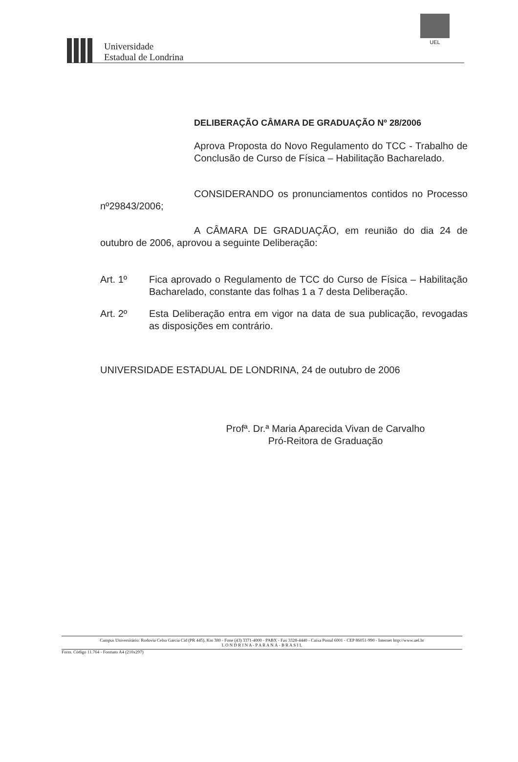Universidade
Estadual de Londrina
UEL
DELIBERAÇÃO CÂMARA DE GRADUAÇÃO Nº 28/2006
Aprova Proposta do Novo Regulamento do TCC - Trabalho de Conclusão de Curso de Física – Habilitação Bacharelado.
CONSIDERANDO os pronunciamentos contidos no Processo nº29843/2006;
A CÂMARA DE GRADUAÇÃO, em reunião do dia 24 de outubro de 2006, aprovou a seguinte Deliberação:
Art. 1º Fica aprovado o Regulamento de TCC do Curso de Física – Habilitação Bacharelado, constante das folhas 1 a 7 desta Deliberação.
Art. 2º Esta Deliberação entra em vigor na data de sua publicação, revogadas as disposições em contrário.
UNIVERSIDADE ESTADUAL DE LONDRINA, 24 de outubro de 2006
Profª. Dr.ª Maria Aparecida Vivan de Carvalho
Pró-Reitora de Graduação
Campus Universitário: Rodovia Celso Garcia Cid (PR 445), Km 380 - Fone (43) 3371-4000 - PABX - Fax 3328-4440 - Caixa Postal 6001 - CEP 86051-990 - Internet http://www.uel.br
L O N D R I N A - P A R A N Á - B R A S I L
Form. Código 11.764 - Formato A4 (210x297)